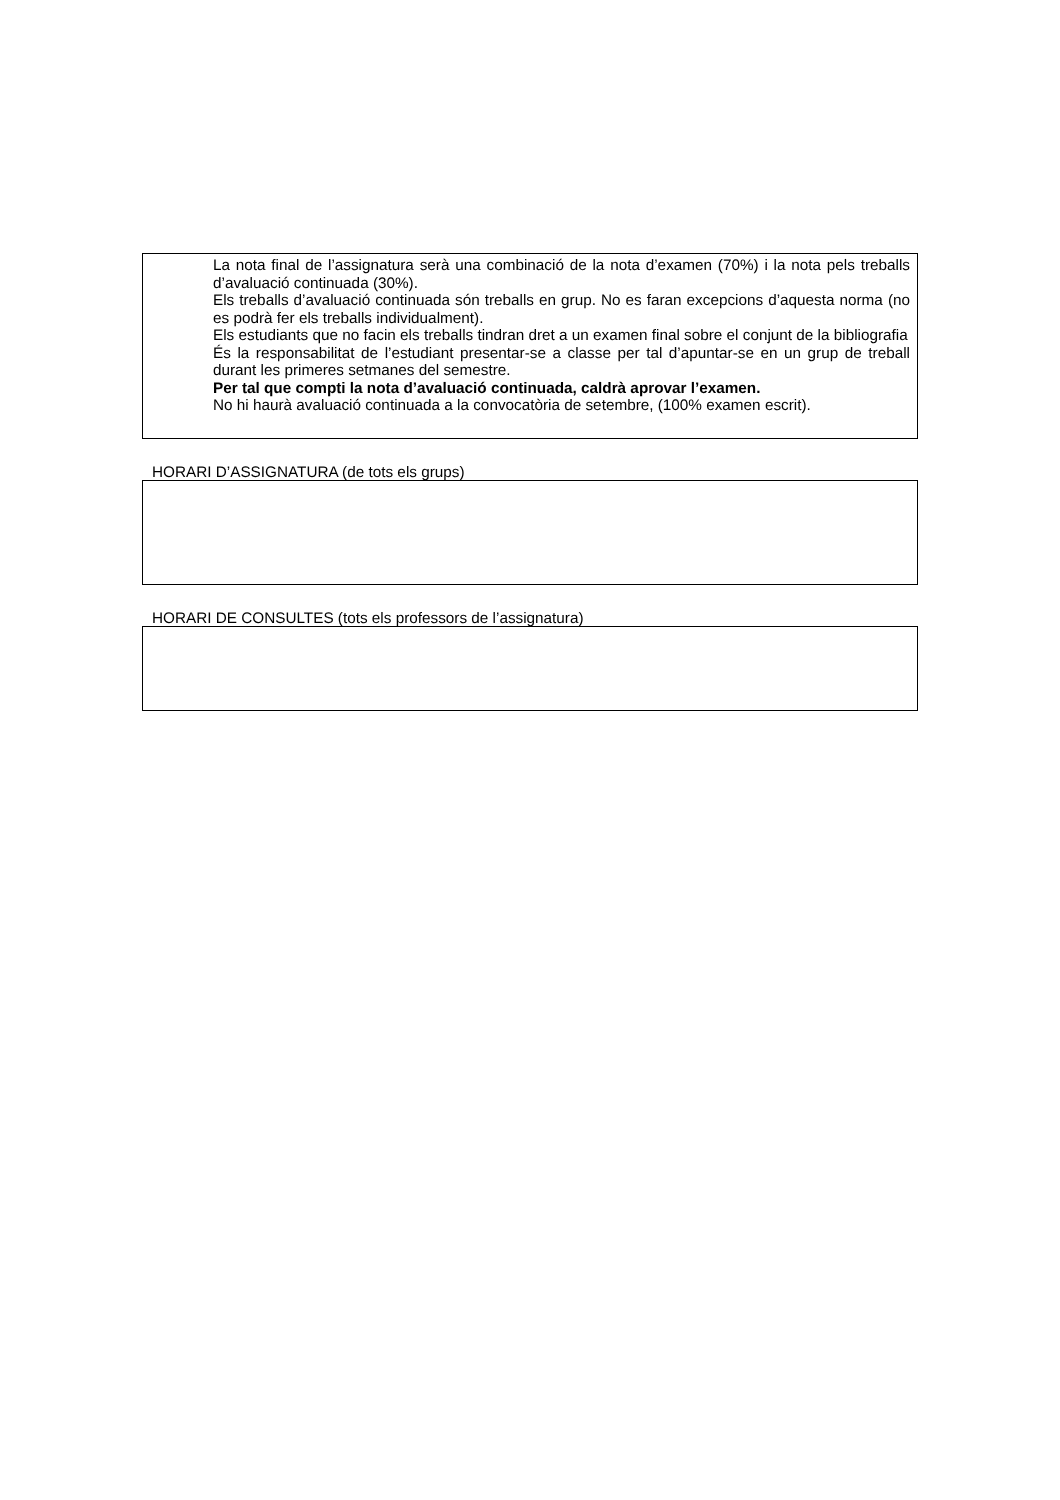La nota final de l’assignatura serà una combinació de la nota d’examen (70%) i la nota pels treballs d’avaluació continuada (30%).
Els treballs d’avaluació continuada són treballs en grup. No es faran excepcions d’aquesta norma (no es podrà fer els treballs individualment).
Els estudiants que no facin els treballs tindran dret a un examen final sobre el conjunt de la bibliografia
És la responsabilitat de l’estudiant presentar-se a classe per tal d’apuntar-se en un grup de treball durant les primeres setmanes del semestre.
Per tal que compti la nota d’avaluació continuada, caldrà aprovar l’examen.
No hi haurà avaluació continuada a la convocatòria de setembre, (100% examen escrit).
HORARI D’ASSIGNATURA (de tots els grups)
HORARI DE CONSULTES (tots els professors de l’assignatura)